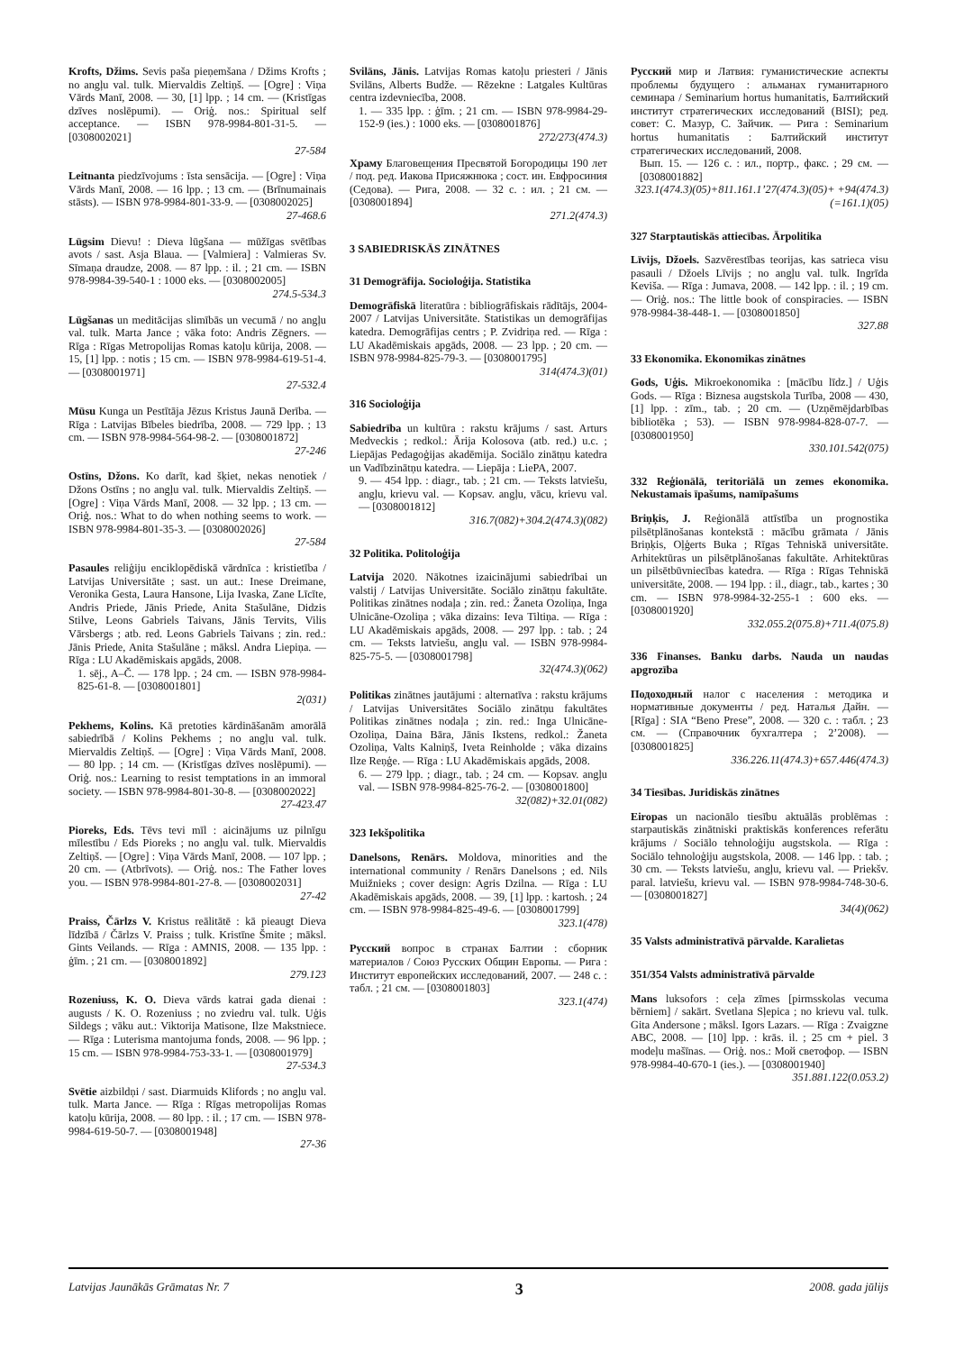Krofts, Džims. Sevis paša pieņemšana / Džims Krofts ; no angļu val. tulk. Miervaldis Zeltiņš. — [Ogre] : Viņa Vārds Manī, 2008. — 30, [1] lpp. ; 14 cm. — (Kristīgas dzīves noslēpumi). — Oriģ. nos.: Spiritual self acceptance. — ISBN 978-9984-801-31-5. — [0308002021]
27-584
Leitnanta piedzīvojums : īsta sensācija. — [Ogre] : Viņa Vārds Manī, 2008. — 16 lpp. ; 13 cm. — (Brīnumainais stāsts). — ISBN 978-9984-801-33-9. — [0308002025]
27-468.6
Lūgsim Dievu! : Dieva lūgšana — mūžīgas svētības avots / sast. Asja Blaua. — [Valmiera] : Valmieras Sv. Sīmaņa draudze, 2008. — 87 lpp. : il. ; 21 cm. — ISBN 978-9984-39-540-1 : 1000 eks. — [0308002005]
274.5-534.3
Lūgšanas un meditācijas slimībās un vecumā / no angļu val. tulk. Marta Jance ; vāka foto: Andris Zēgners. — Rīga : Rīgas Metropolijas Romas katoļu kūrija, 2008. — 15, [1] lpp. : notis ; 15 cm. — ISBN 978-9984-619-51-4. — [0308001971]
27-532.4
Mūsu Kunga un Pestītāja Jēzus Kristus Jaunā Derība. — Rīga : Latvijas Bībeles biedrība, 2008. — 729 lpp. ; 13 cm. — ISBN 978-9984-564-98-2. — [0308001872]
27-246
Ostīns, Džons. Ko darīt, kad šķiet, nekas nenotiek / Džons Ostīns ; no angļu val. tulk. Miervaldis Zeltiņš. — [Ogre] : Viņa Vārds Manī, 2008. — 32 lpp. ; 13 cm. — Oriģ. nos.: What to do when nothing seems to work. — ISBN 978-9984-801-35-3. — [0308002026]
27-584
Pasaules reliģiju enciklopēdiskā vārdnīca : kristietība / Latvijas Universitāte ; sast. un aut.: Inese Dreimane, Veronika Gesta, Laura Hansone, Lija Ivaska, Zane Līcīte, Andris Priede, Jānis Priede, Anita Stašulāne, Didzis Stilve, Leons Gabriels Taivans, Jānis Tervits, Vilis Vārsbergs ; atb. red. Leons Gabriels Taivans ; zin. red.: Jānis Priede, Anita Stašulāne ; māksl. Andra Liepiņa. — Rīga : LU Akadēmiskais apgāds, 2008.
1. sēj., A–Č. — 178 lpp. ; 24 cm. — ISBN 978-9984-825-61-8. — [0308001801]
2(031)
Pekhems, Kolins. Kā pretoties kārdināšanām amorālā sabiedrībā / Kolins Pekhems ; no angļu val. tulk. Miervaldis Zeltiņš. — [Ogre] : Viņa Vārds Manī, 2008. — 80 lpp. ; 14 cm. — (Kristīgas dzīves noslēpumi). — Oriģ. nos.: Learning to resist temptations in an immoral society. — ISBN 978-9984-801-30-8. — [0308002022]
27-423.47
Pioreks, Eds. Tēvs tevi mīl : aicinājums uz pilnīgu mīlestību / Eds Pioreks ; no angļu val. tulk. Miervaldis Zeltiņš. — [Ogre] : Viņa Vārds Manī, 2008. — 107 lpp. ; 20 cm. — (Atbrīvots). — Oriģ. nos.: The Father loves you. — ISBN 978-9984-801-27-8. — [0308002031]
27-42
Praiss, Čārlzs V. Kristus reālitātē : kā pieaugt Dieva līdzībā / Čārlzs V. Praiss ; tulk. Kristīne Šmite ; māksl. Gints Veilands. — Rīga : AMNIS, 2008. — 135 lpp. : ģīm. ; 21 cm. — [0308001892]
279.123
Rozeniuss, K. O. Dieva vārds katrai gada dienai : augusts / K. O. Rozeniuss ; no zviedru val. tulk. Uģis Sildegs ; vāku aut.: Viktorija Matisone, Ilze Makstniece. — Rīga : Luterisma mantojuma fonds, 2008. — 96 lpp. ; 15 cm. — ISBN 978-9984-753-33-1. — [0308001979]
27-534.3
Svētie aizbildņi / sast. Diarmuids Klifords ; no angļu val. tulk. Marta Jance. — Rīga : Rīgas metropolijas Romas katoļu kūrija, 2008. — 80 lpp. : il. ; 17 cm. — ISBN 978-9984-619-50-7. — [0308001948]
27-36
Svilāns, Jānis. Latvijas Romas katoļu priesteri / Jānis Svilāns, Alberts Budže. — Rēzekne : Latgales Kultūras centra izdevniecība, 2008.
1. — 335 lpp. : ģīm. ; 21 cm. — ISBN 978-9984-29-152-9 (ies.) : 1000 eks. — [0308001876]
272/273(474.3)
Храму Благовещения Пресвятой Богородицы 190 лет / под. ред. Иакова Присяжнюка ; сост. ин. Евфросиния (Седова). — Рига, 2008. — 32 с. : ил. ; 21 см. — [0308001894]
271.2(474.3)
3 SABIEDRISKĀS ZINĀTNES
31 Demogrāfija. Socioloģija. Statistika
Demogrāfiskā literatūra : bibliogrāfiskais rādītājs, 2004-2007 / Latvijas Universitāte. Statistikas un demogrāfijas katedra. Demogrāfijas centrs ; P. Zvidriņa red. — Rīga : LU Akadēmiskais apgāds, 2008. — 23 lpp. ; 20 cm. — ISBN 978-9984-825-79-3. — [0308001795]
314(474.3)(01)
316 Socioloģija
Sabiedrība un kultūra : rakstu krājums / sast. Arturs Medveckis ; redkol.: Ārija Kolosova (atb. red.) u.c. ; Liepājas Pedagoģijas akadēmija. Sociālo zinātņu katedra un Vadībzinātņu katedra. — Liepāja : LiePA, 2007.
9. — 454 lpp. : diagr., tab. ; 21 cm. — Teksts latviešu, angļu, krievu val. — Kopsav. angļu, vācu, krievu val. — [0308001812]
316.7(082)+304.2(474.3)(082)
32 Politika. Politoloģija
Latvija 2020. Nākotnes izaicinājumi sabiedrībai un valstij / Latvijas Universitāte. Sociālo zinātņu fakultāte. Politikas zinātnes nodaļa ; zin. red.: Žaneta Ozoliņa, Inga Ulnicāne-Ozoliņa ; vāka dizains: Ieva Tiltiņa. — Rīga : LU Akadēmiskais apgāds, 2008. — 297 lpp. : tab. ; 24 cm. — Teksts latviešu, angļu val. — ISBN 978-9984-825-75-5. — [0308001798]
32(474.3)(062)
Politikas zinātnes jautājumi : alternatīva : rakstu krājums / Latvijas Universitātes Sociālo zinātņu fakultātes Politikas zinātnes nodaļa ; zin. red.: Inga Ulnicāne-Ozoliņa, Daina Bāra, Jānis Ikstens, redkol.: Žaneta Ozoliņa, Valts Kalniņš, Iveta Reinholde ; vāka dizains Ilze Reņģe. — Rīga : LU Akadēmiskais apgāds, 2008.
6. — 279 lpp. ; diagr., tab. ; 24 cm. — Kopsav. angļu val. — ISBN 978-9984-825-76-2. — [0308001800]
32(082)+32.01(082)
323 Iekšpolitika
Danelsons, Renārs. Moldova, minorities and the international community / Renārs Danelsons ; ed. Nils Muižnieks ; cover design: Agris Dzilna. — Rīga : LU Akadēmiskais apgāds, 2008. — 39, [1] lpp. : kartosh. ; 24 cm. — ISBN 978-9984-825-49-6. — [0308001799]
323.1(478)
Русский вопрос в странах Балтии : сборник материалов / Союз Русских Общин Европы. — Рига : Институт европейских исследований, 2007. — 248 с. : табл. ; 21 см. — [0308001803]
323.1(474)
Русский мир и Латвия: гуманистические аспекты проблемы будущего : альманах гуманитарного семинара / Seminarium hortus humanitatis, Балтийский институт стратегических исследований (BISI); ред. совет: С. Мазур, С. Зайчик. — Рига : Seminarium hortus humanitatis : Балтийский институт стратегических исследований, 2008.
Вып. 15. — 126 с. : ил., портр., факс. ; 29 см. — [0308001882]
323.1(474.3)(05)+811.161.1’27(474.3)(05)+ +94(474.3)(=161.1)(05)
327 Starptautiskās attiecības. Ārpolitika
Līvijs, Džoels. Sazvērestības teorijas, kas satrieca visu pasauli / Džoels Līvijs ; no angļu val. tulk. Ingrīda Keviša. — Rīga : Jumava, 2008. — 142 lpp. : il. ; 19 cm. — Oriģ. nos.: The little book of conspiracies. — ISBN 978-9984-38-448-1. — [0308001850]
327.88
33 Ekonomika. Ekonomikas zinātnes
Gods, Uģis. Mikroekonomika : [mācību līdz.] / Uģis Gods. — Rīga : Biznesa augstskola Turība, 2008 — 430, [1] lpp. : zīm., tab. ; 20 cm. — (Uzņēmējdarbības bibliotēka ; 53). — ISBN 978-9984-828-07-7. — [0308001950]
330.101.542(075)
332 Reģionālā, teritoriālā un zemes ekonomika. Nekustamais īpašums, namīpašums
Briņķis, J. Reģionālā attīstība un prognostika pilsētplānošanas kontekstā : mācību grāmata / Jānis Briņķis, Oļģerts Buka ; Rīgas Tehniskā universitāte. Arhitektūras un pilsētplānošanas fakultāte. Arhitektūras un pilsētbūvniecības katedra. — Rīga : Rīgas Tehniskā universitāte, 2008. — 194 lpp. : il., diagr., tab., kartes ; 30 cm. — ISBN 978-9984-32-255-1 : 600 eks. — [0308001920]
332.055.2(075.8)+711.4(075.8)
336 Finanses. Banku darbs. Nauda un naudas apgrozība
Подоходный налог с населения : методика и нормативные документы / ред. Наталья Дайн. — [Rīga] : SIA “Beno Prese”, 2008. — 320 с. : табл. ; 23 см. — (Справочник бухгалтера ; 2’2008). — [0308001825]
336.226.11(474.3)+657.446(474.3)
34 Tiesības. Juridiskās zinātnes
Eiropas un nacionālo tiesību aktuālās problēmas : starpautiskās zinātniski praktiskās konferences referātu krājums / Sociālo tehnoloģiju augstskola. — Rīga : Sociālo tehnoloģiju augstskola, 2008. — 146 lpp. : tab. ; 30 cm. — Teksts latviešu, angļu, krievu val. — Priekšv. paral. latviešu, krievu val. — ISBN 978-9984-748-30-6. — [0308001827]
34(4)(062)
35 Valsts administratīvā pārvalde. Karalietas
351/354 Valsts administratīvā pārvalde
Mans luksofors : ceļa zīmes [pirmsskolas vecuma bērniem] / sakārt. Svetlana Sļepica ; no krievu val. tulk. Gita Andersone ; māksl. Igors Lazars. — Rīga : Zvaigzne ABC, 2008. — [10] lpp. : krās. il. ; 25 cm + piel. 3 modeļu mašīnas. — Oriģ. nos.: Мой светофор. — ISBN 978-9984-40-670-1 (ies.). — [0308001940]
351.881.122(0.053.2)
Latvijas Jaunākās Grāmatas Nr. 7 3 2008. gada jūlijs